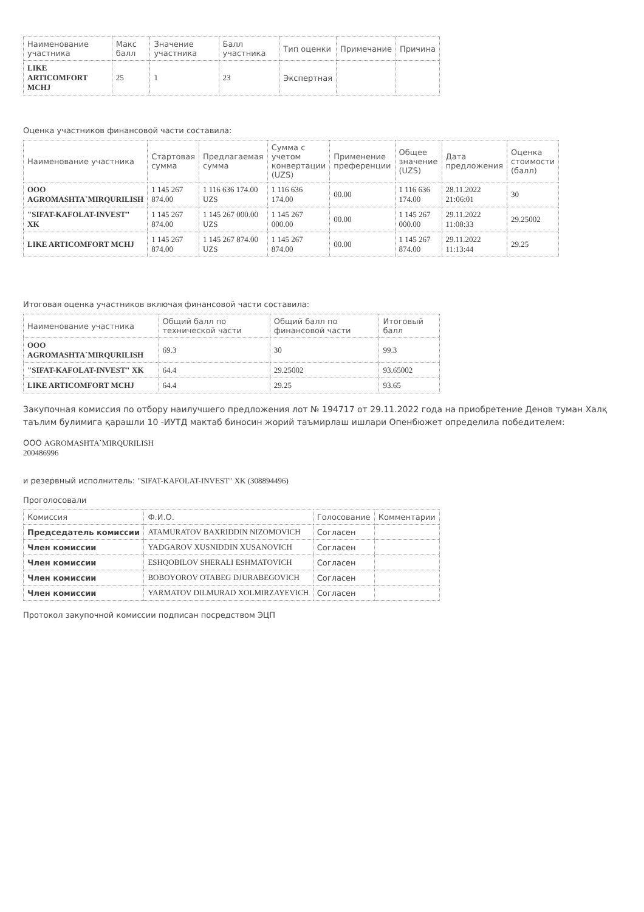| Наименование участника | Макс балл | Значение участника | Балл участника | Тип оценки | Примечание | Причина |
| --- | --- | --- | --- | --- | --- | --- |
| LIKE ARTICOMFORT MCHJ | 25 | 1 | 23 | Экспертная | | |
Оценка участников финансовой части составила:
| Наименование участника | Стартовая сумма | Предлагаемая сумма | Сумма с учетом конвертации (UZS) | Применение преференции | Общее значение (UZS) | Дата предложения | Оценка стоимости (балл) |
| --- | --- | --- | --- | --- | --- | --- | --- |
| ООО AGROMASHTA`MIRQURILISH | 1 145 267 874.00 | 1 116 636 174.00 UZS | 1 116 636 174.00 | 00.00 | 1 116 636 174.00 | 28.11.2022 21:06:01 | 30 |
| "SIFAT-KAFOLAT-INVEST" XK | 1 145 267 874.00 | 1 145 267 000.00 UZS | 1 145 267 000.00 | 00.00 | 1 145 267 000.00 | 29.11.2022 11:08:33 | 29.25002 |
| LIKE ARTICOMFORT MCHJ | 1 145 267 874.00 | 1 145 267 874.00 UZS | 1 145 267 874.00 | 00.00 | 1 145 267 874.00 | 29.11.2022 11:13:44 | 29.25 |
Итоговая оценка участников включая финансовой части составила:
| Наименование участника | Общий балл по технической части | Общий балл по финансовой части | Итоговый балл |
| --- | --- | --- | --- |
| ООО AGROMASHTA`MIRQURILISH | 69.3 | 30 | 99.3 |
| "SIFAT-KAFOLAT-INVEST" XK | 64.4 | 29.25002 | 93.65002 |
| LIKE ARTICOMFORT MCHJ | 64.4 | 29.25 | 93.65 |
Закупочная комиссия по отбору наилучшего предложения лот № 194717 от 29.11.2022 года на приобретение Денов туман Халқ таълим булимига қарашли 10 -ИУТД мактаб биносин жорий таъмирлаш ишлари Опенбюжет определила победителем:
ООО AGROMASHTA`MIRQURILISH
200486996
и резервный исполнитель: "SIFAT-KAFOLAT-INVEST" XK (308894496)
Проголосовали
| Комиссия | Ф.И.О. | Голосование | Комментарии |
| --- | --- | --- | --- |
| Председатель комиссии | ATAMURATOV BAXRIDDIN NIZOMOVICH | Согласен | |
| Член комиссии | YADGAROV XUSNIDDIN XUSANOVICH | Согласен | |
| Член комиссии | ESHQOBILOV SHERALI ESHMATOVICH | Согласен | |
| Член комиссии | BOBOYOROV OTABEG DJURABEGOVICH | Согласен | |
| Член комиссии | YARMATOV DILMURAD XOLMIRZAYEVICH | Согласен | |
Протокол закупочной комиссии подписан посредством ЭЦП